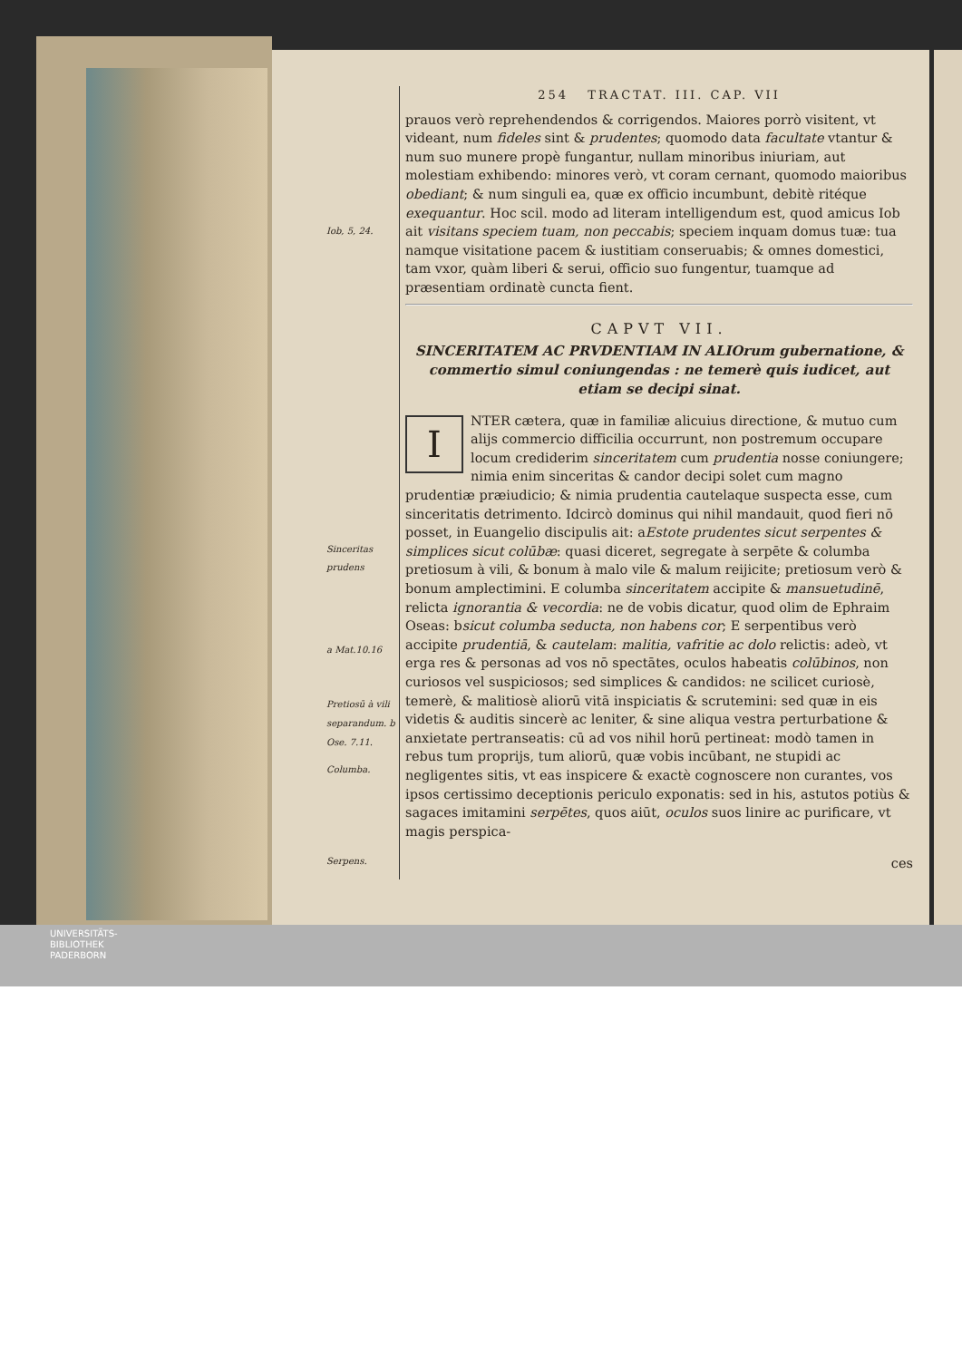Iob, 5, 24.
Sinceritas prudens
a Mat.10.16
Pretiosū à vili separandum. b Ose. 7.11.
Columba.
Serpens.
254 TRACTAT. III. CAP. VII
prauos verò reprehendendos & corrigendos. Maiores porrò visitent, vt videant, num fideles sint & prudentes; quomodo data facultate vtantur & num suo munere propè fungantur, nullam minoribus iniuriam, aut molestiam exhibendo: minores verò, vt coram cernant, quomodo maioribus obediant; & num singuli ea, quæ ex officio incumbunt, debitè ritéque exequantur. Hoc scil. modo ad literam intelligendum est, quod amicus Iob ait visitans speciem tuam, non peccabis; speciem inquam domus tuæ: tua namque visitatione pacem & iustitiam conseruabis; & omnes domestici, tam vxor, quàm liberi & serui, officio suo fungentur, tuamque ad præsentiam ordinatè cuncta fient.
CAPVT VII.
SINCERITATEM AC PRVDENTIAM IN ALIOrum gubernatione, & commertio simul coniungendas : ne temerè quis iudicet, aut etiam se decipi sinat.
INTER cætera, quæ in familiæ alicuius directione, & mutuo cum alijs commercio difficilia occurrunt, non postremum occupare locum crediderim sinceritatem cum prudentia nosse coniungere; nimia enim sinceritas & candor decipi solet cum magno prudentiæ præiudicio; & nimia prudentia cautelaque suspecta esse, cum sinceritatis detrimento. Idcircò dominus qui nihil mandauit, quod fieri nō posset, in Euangelio discipulis ait: aEstote prudentes sicut serpentes & simplices sicut colūbæ: quasi diceret, segregate à serpēte & columba pretiosum à vili, & bonum à malo vile & malum reijicite; pretiosum verò & bonum amplectimini. E columba sinceritatem accipite & mansuetudinē, relicta ignorantia & vecordia: ne de vobis dicatur, quod olim de Ephraim Oseas: bsicut columba seducta, non habens cor; E serpentibus verò accipite prudentiā, & cautelam: malitia, vafritie ac dolo relictis: adeò, vt erga res & personas ad vos nō spectātes, oculos habeatis colūbinos, non curiosos vel suspiciosos; sed simplices & candidos: ne scilicet curiosè, temerè, & malitiosè aliorū vitā inspiciatis & scrutemini: sed quæ in eis videtis & auditis sincerè ac leniter, & sine aliqua vestra perturbatione & anxietate pertranseatis: cū ad vos nihil horū pertineat: modò tamen in rebus tum proprijs, tum aliorū, quæ vobis incūbant, ne stupidi ac negligentes sitis, vt eas inspicere & exactè cognoscere non curantes, vos ipsos certissimo deceptionis periculo exponatis: sed in his, astutos potiùs & sagaces imitamini serpētes, quos aiūt, oculos suos linire ac purificare, vt magis perspica-
ces
UNIVERSITÄTS-
BIBLIOTHEK
PADERBORN